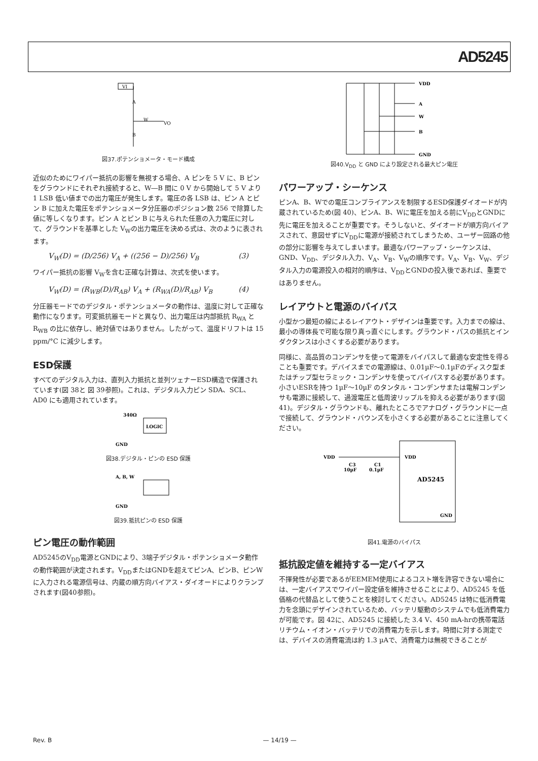AD5245
VI
A
W
VO
B
図37.ポテンショメータ・モード構成
近似のためにワイパー抵抗の影響を無視する場合、A ピンを 5 V に、B ピンをグラウンドにそれぞれ接続すると、W―B 間に 0 V から開始して 5 V より 1 LSB 低い値までの出力電圧が発生します。電圧の各 LSB は、ピン A とピン B に加えた電圧をポテンショメータ分圧器のポジション数 256 で除算した値に等しくなります。ピン A とピン B に与えられた任意の入力電圧に対して、グラウンドを基準とした V<sub>W</sub>の出力電圧を決める式は、次のように表されます。
V<sub>W</sub>(D) = (D/256) V<sub>A</sub> + ((256 − D)/256) V<sub>B</sub> (3)
ワイパー抵抗の影響 V<sub>W</sub>を含む正確な計算は、次式を使います。
V<sub>W</sub>(D) = (R<sub>WB</sub>(D)/R<sub>AB</sub>) V<sub>A</sub> + (R<sub>WA</sub>(D)/R<sub>AB</sub>) V<sub>B</sub> (4)
分圧器モードでのデジタル・ポテンショメータの動作は、温度に対して正確な動作になります。可変抵抗器モードと異なり、出力電圧は内部抵抗 R<sub>WA</sub> と R<sub>WB</sub> の比に依存し、絶対値ではありません。したがって、温度ドリフトは 15 ppm/°C に減少します。
ESD保護
すべてのデジタル入力は、直列入力抵抗と並列ツェナーESD構造で保護されています(図 38と 図 39参照)。これは、デジタル入力ピン SDA、SCL、AD0 にも適用されています。
340Ω
LOGIC
GND
図38.デジタル・ピンの ESD 保護
A, B, W
GND
図39.抵抗ピンの ESD 保護
ピン電圧の動作範囲
AD5245のV<sub>DD</sub>電源とGNDにより、3端子デジタル・ポテンショメータ動作の動作範囲が決定されます。V<sub>DD</sub>またはGNDを超えてピンA、ピンB、ピンWに入力される電源信号は、内蔵の順方向バイアス・ダイオードによりクランプされます(図40参照)。
VDD
A
W
B
GND
図40.V<sub>DD</sub> と GND により設定される最大ピン電圧
パワーアップ・シーケンス
ピンA、B、Wでの電圧コンプライアンスを制限するESD保護ダイオードが内蔵されているため(図 40)、ピンA、B、Wに電圧を加える前にV<sub>DD</sub>とGNDに先に電圧を加えることが重要です。そうしないと、ダイオードが順方向バイアスされて、意図せずにV<sub>DD</sub>に電源が接続されてしまうため、ユーザー回路の他の部分に影響を与えてしまいます。最適なパワーアップ・シーケンスは、GND、V<sub>DD</sub>、デジタル入力、V<sub>A</sub>、V<sub>B</sub>、V<sub>W</sub>の順序です。V<sub>A</sub>、V<sub>B</sub>、V<sub>W</sub>、デジタル入力の電源投入の相対的順序は、V<sub>DD</sub>とGNDの投入後であれば、重要ではありません。
レイアウトと電源のバイパス
小型かつ最短の線によるレイアウト・デザインは重要です。入力までの線は、最小の導体長で可能な限り真っ直ぐにします。グラウンド・パスの抵抗とインダクタンスは小さくする必要があります。
同様に、高品質のコンデンサを使って電源をバイパスして最適な安定性を得ることも重要です。デバイスまでの電源線は、0.01µF～0.1µFのディスク型またはチップ型セラミック・コンデンサを使ってバイパスする必要があります。小さいESRを持つ 1µF～10µF のタンタル・コンデンサまたは電解コンデンサも電源に接続して、過渡電圧と低周波リップルを抑える必要があります(図 41)。デジタル・グラウンドも、離れたところでアナログ・グラウンドに一点で接続して、グラウンド・バウンズを小さくする必要があることに注意してください。
VDD
C3
10µF
C1
0.1µF
VDD
AD5245
GND
図41.電源のバイパス
抵抗設定値を維持する一定バイアス
不揮発性が必要であるがEEMEM使用によるコスト増を許容できない場合には、一定バイアスでワイパー設定値を維持させることにより、AD5245 を低価格の代替品として使うことを検討してください。AD5245 は特に低消費電力を念頭にデザインされているため、バッテリ駆動のシステムでも低消費電力が可能です。図 42に、AD5245 に接続した 3.4 V、450 mA-hrの携帯電話リチウム・イオン・バッテリでの消費電力を示します。時間に対する測定では、デバイスの消費電流は約 1.3 µAで、消費電力は無視できることが
Rev. B — 14/19 —